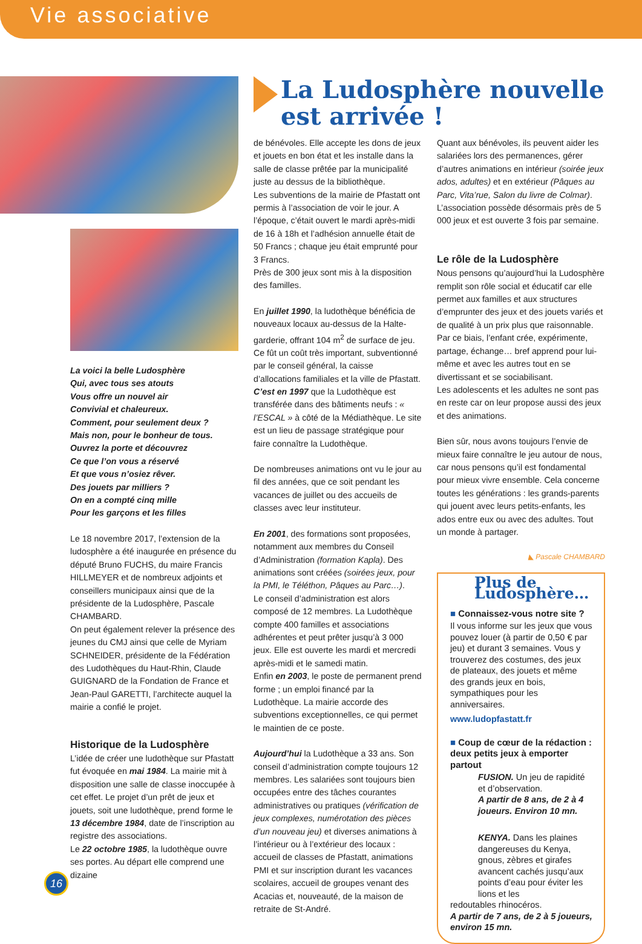Vie associative
La voici la belle Ludosphère
Qui, avec tous ses atouts
Vous offre un nouvel air
Convivial et chaleureux.
Comment, pour seulement deux ?
Mais non, pour le bonheur de tous.
Ouvrez la porte et découvrez
Ce que l’on vous a réservé
Et que vous n’osiez rêver.
Des jouets par milliers ?
On en a compté cinq mille
Pour les garçons et les filles
Le 18 novembre 2017, l’extension de la ludosphère a été inaugurée en présence du député Bruno FUCHS, du maire Francis HILLMEYER et de nombreux adjoints et conseillers municipaux ainsi que de la présidente de la Ludosphère, Pascale CHAMBARD.
On peut également relever la présence des jeunes du CMJ ainsi que celle de Myriam SCHNEIDER, présidente de la Fédération des Ludothèques du Haut-Rhin, Claude GUIGNARD de la Fondation de France et Jean-Paul GARETTI, l’architecte auquel la mairie a confié le projet.
Historique de la Ludosphère
L’idée de créer une ludothèque sur Pfastatt fut évoquée en mai 1984. La mairie mit à disposition une salle de classe inoccupée à cet effet. Le projet d’un prêt de jeux et jouets, soit une ludothèque, prend forme le 13 décembre 1984, date de l’inscription au registre des associations.
Le 22 octobre 1985, la ludothèque ouvre ses portes. Au départ elle comprend une dizaine
La Ludosphère nouvelle
est arrivée !
de bénévoles. Elle accepte les dons de jeux et jouets en bon état et les installe dans la salle de classe prêtée par la municipalité juste au dessus de la bibliothèque.
Les subventions de la mairie de Pfastatt ont permis à l’association de voir le jour. A l’époque, c’était ouvert le mardi après-midi de 16 à 18h et l’adhésion annuelle était de 50 Francs ; chaque jeu était emprunté pour 3 Francs.
Près de 300 jeux sont mis à la disposition des familles.
En juillet 1990, la ludothèque bénéficia de nouveaux locaux au-dessus de la Halte-garderie, offrant 104 m<sup>2</sup> de surface de jeu. Ce fût un coût très important, subventionné par le conseil général, la caisse d’allocations familiales et la ville de Pfastatt.
C’est en 1997 que la Ludothèque est transférée dans des bâtiments neufs : « l’ESCAL » à côté de la Médiathèque. Le site est un lieu de passage stratégique pour faire connaître la Ludothèque.
De nombreuses animations ont vu le jour au fil des années, que ce soit pendant les vacances de juillet ou des accueils de classes avec leur instituteur.
En 2001, des formations sont proposées, notamment aux membres du Conseil d’Administration (formation Kapla). Des animations sont créées (soirées jeux, pour la PMI, le Téléthon, Pâques au Parc…).
Le conseil d’administration est alors composé de 12 membres. La Ludothèque compte 400 familles et associations adhérentes et peut prêter jusqu’à 3 000 jeux. Elle est ouverte les mardi et mercredi après-midi et le samedi matin.
Enfin en 2003, le poste de permanent prend forme ; un emploi financé par la Ludothèque. La mairie accorde des subventions exceptionnelles, ce qui permet le maintien de ce poste.
Aujourd’hui la Ludothèque a 33 ans. Son conseil d’administration compte toujours 12 membres. Les salariées sont toujours bien occupées entre des tâches courantes administratives ou pratiques (vérification de jeux complexes, numérotation des pièces d’un nouveau jeu) et diverses animations à l’intérieur ou à l’extérieur des locaux : accueil de classes de Pfastatt, animations PMI et sur inscription durant les vacances scolaires, accueil de groupes venant des Acacias et, nouveauté, de la maison de retraite de St-André.
Quant aux bénévoles, ils peuvent aider les salariées lors des permanences, gérer d’autres animations en intérieur (soirée jeux ados, adultes) et en extérieur (Pâques au Parc, Vita’rue, Salon du livre de Colmar).
L’association possède désormais près de 5 000 jeux et est ouverte 3 fois par semaine.
Le rôle de la Ludosphère
Nous pensons qu’aujourd’hui la Ludosphère remplit son rôle social et éducatif car elle permet aux familles et aux structures d’emprunter des jeux et des jouets variés et de qualité à un prix plus que raisonnable. Par ce biais, l’enfant crée, expérimente, partage, échange… bref apprend pour lui-même et avec les autres tout en se divertissant et se sociabilisant.
Les adolescents et les adultes ne sont pas en reste car on leur propose aussi des jeux et des animations.
Bien sûr, nous avons toujours l’envie de mieux faire connaître le jeu autour de nous, car nous pensons qu’il est fondamental pour mieux vivre ensemble. Cela concerne toutes les générations : les grands-parents qui jouent avec leurs petits-enfants, les ados entre eux ou avec des adultes. Tout un monde à partager.
◣ Pascale CHAMBARD
Plus de Ludosphère…
■ Connaissez-vous notre site ?
Il vous informe sur les jeux que vous pouvez louer (à partir de 0,50 € par jeu) et durant 3 semaines. Vous y trouverez des costumes, des jeux de plateaux, des jouets et même des grands jeux en bois, sympathiques pour les anniversaires.
www.ludopfastatt.fr
■ Coup de cœur de la rédaction :
deux petits jeux à emporter partout
FUSION. Un jeu de rapidité et d’observation.
A partir de 8 ans, de 2 à 4 joueurs. Environ 10 mn.
KENYA. Dans les plaines dangereuses du Kenya, gnous, zèbres et girafes avancent cachés jusqu’aux points d’eau pour éviter les lions et les
redoutables rhinocéros.
A partir de 7 ans, de 2 à 5 joueurs, environ 15 mn.
16